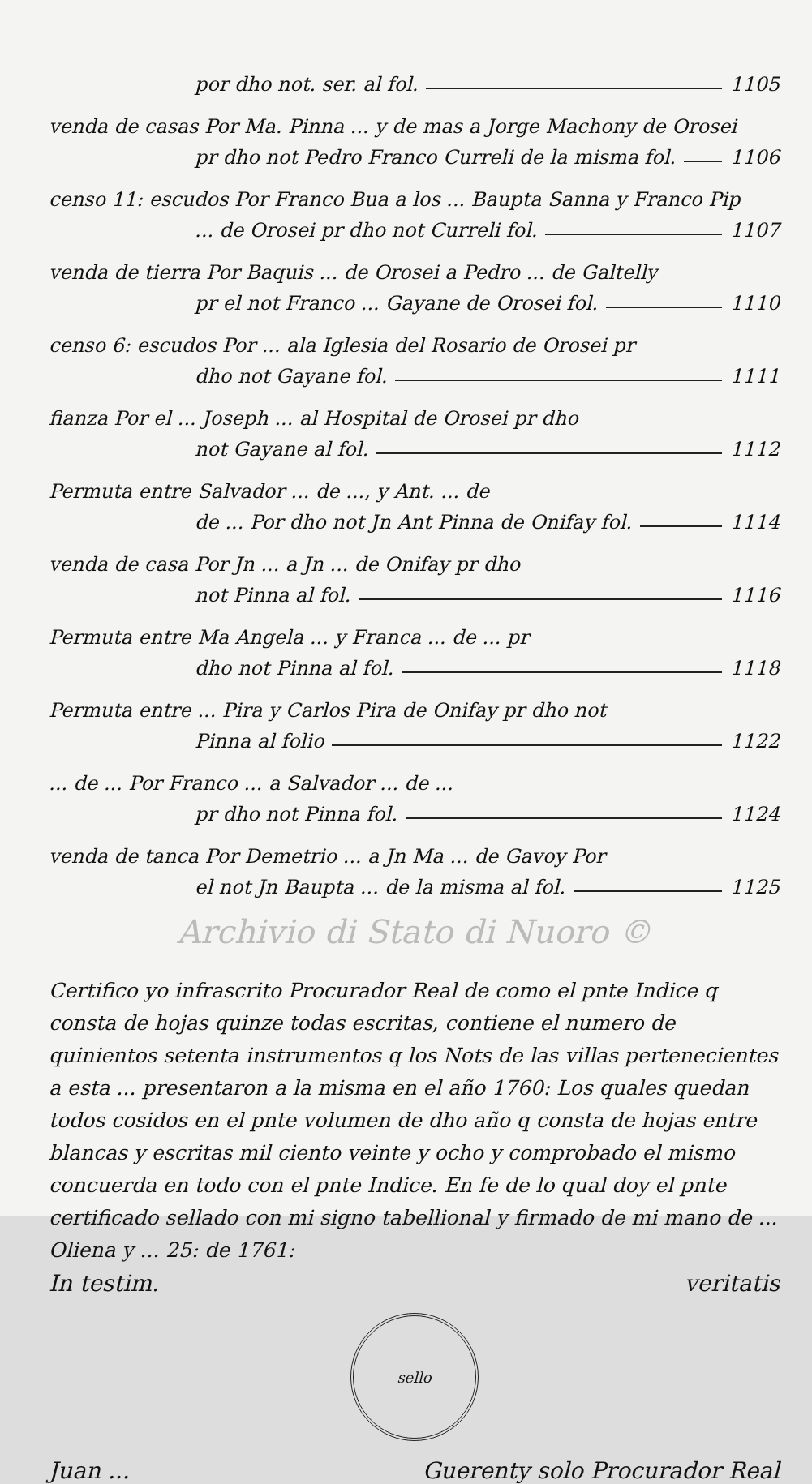por dho not. ser. al fol. 1105
venda de casas Por Ma. Pinna ... y de mas a Jorge Machony de Orosei
pr dho not Pedro Franco Curreli de la misma fol. 1106
censo 11: escudos Por Franco Bua a los ... Baupta Sanna y Franco Pip
... de Orosei pr dho not Curreli fol. 1107
venda de tierra Por Baquis ... de Orosei a Pedro ... de Galtelly
pr el not Franco ... Gayane de Orosei fol. 1110
censo 6: escudos Por ... ala Iglesia del Rosario de Orosei pr
dho not Gayane fol. 1111
fianza Por el ... Joseph ... al Hospital de Orosei pr dho
not Gayane al fol. 1112
Permuta entre Salvador ... de ..., y Ant. ... de
de ... Por dho not Jn Ant Pinna de Onifay fol. 1114
venda de casa Por Jn ... a Jn ... de Onifay pr dho
not Pinna al fol. 1116
Permuta entre Ma Angela ... y Franca ... de ... pr
dho not Pinna al fol. 1118
Permuta entre ... Pira y Carlos Pira de Onifay pr dho not
Pinna al folio 1122
... de ... Por Franco ... a Salvador ... de ...
pr dho not Pinna fol. 1124
venda de tanca Por Demetrio ... a Jn Ma ... de Gavoy Por
el not Jn Baupta ... de la misma al fol. 1125
Archivio di Stato di Nuoro ©
Certifico yo infrascrito Procurador Real de como el pnte Indice q consta de hojas quinze todas escritas, contiene el numero de quinientos setenta instrumentos q los Nots de las villas pertenecientes a esta ... presentaron a la misma en el año 1760: Los quales quedan todos cosidos en el pnte volumen de dho año q consta de hojas entre blancas y escritas mil ciento veinte y ocho y comprobado el mismo concuerda en todo con el pnte Indice. En fe de lo qual doy el pnte certificado sellado con mi signo tabellional y firmado de mi mano de ... Oliena y ... 25: de 1761:
In testim. veritatis
sello
Juan ... Guerenty solo Procurador Real